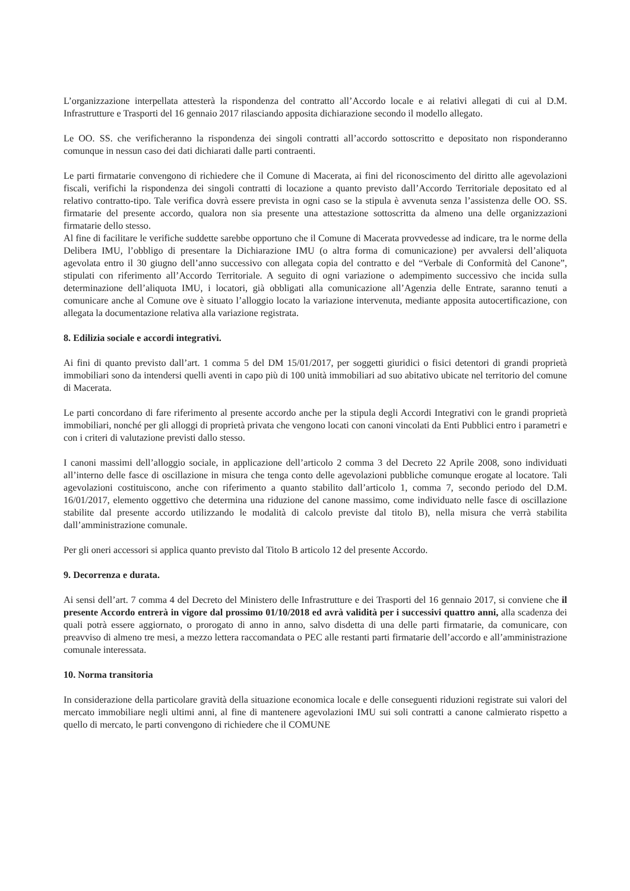L’organizzazione interpellata attesterà la rispondenza del contratto all’Accordo locale e ai relativi allegati di cui al D.M. Infrastrutture e Trasporti del 16 gennaio 2017 rilasciando apposita dichiarazione secondo il modello allegato.
Le OO. SS. che verificheranno la rispondenza dei singoli contratti all’accordo sottoscritto e depositato non risponderanno comunque in nessun caso dei dati dichiarati dalle parti contraenti.
Le parti firmatarie convengono di richiedere che il Comune di Macerata, ai fini del riconoscimento del diritto alle agevolazioni fiscali, verifichi la rispondenza dei singoli contratti di locazione a quanto previsto dall’Accordo Territoriale depositato ed al relativo contratto-tipo. Tale verifica dovrà essere prevista in ogni caso se la stipula è avvenuta senza l’assistenza delle OO. SS. firmatarie del presente accordo, qualora non sia presente una attestazione sottoscritta da almeno una delle organizzazioni firmatarie dello stesso.
Al fine di facilitare le verifiche suddette sarebbe opportuno che il Comune di Macerata provvedesse ad indicare, tra le norme della Delibera IMU, l’obbligo di presentare la Dichiarazione IMU (o altra forma di comunicazione) per avvalersi dell’aliquota agevolata entro il 30 giugno dell’anno successivo con allegata copia del contratto e del “Verbale di Conformità del Canone”, stipulati con riferimento all’Accordo Territoriale. A seguito di ogni variazione o adempimento successivo che incida sulla determinazione dell’aliquota IMU, i locatori, già obbligati alla comunicazione all’Agenzia delle Entrate, saranno tenuti a comunicare anche al Comune ove è situato l’alloggio locato la variazione intervenuta, mediante apposita autocertificazione, con allegata la documentazione relativa alla variazione registrata.
8. Edilizia sociale e accordi integrativi.
Ai fini di quanto previsto dall’art. 1 comma 5 del DM 15/01/2017, per soggetti giuridici o fisici detentori di grandi proprietà immobiliari sono da intendersi quelli aventi in capo più di 100 unità immobiliari ad suo abitativo ubicate nel territorio del comune di Macerata.
Le parti concordano di fare riferimento al presente accordo anche per la stipula degli Accordi Integrativi con le grandi proprietà immobiliari, nonché per gli alloggi di proprietà privata che vengono locati con canoni vincolati da Enti Pubblici entro i parametri e con i criteri di valutazione previsti dallo stesso.
I canoni massimi dell’alloggio sociale, in applicazione dell’articolo 2 comma 3 del Decreto 22 Aprile 2008, sono individuati all’interno delle fasce di oscillazione in misura che tenga conto delle agevolazioni pubbliche comunque erogate al locatore. Tali agevolazioni costituiscono, anche con riferimento a quanto stabilito dall’articolo 1, comma 7, secondo periodo del D.M. 16/01/2017, elemento oggettivo che determina una riduzione del canone massimo, come individuato nelle fasce di oscillazione stabilite dal presente accordo utilizzando le modalità di calcolo previste dal titolo B), nella misura che verrà stabilita dall’amministrazione comunale.
Per gli oneri accessori si applica quanto previsto dal Titolo B articolo 12 del presente Accordo.
9. Decorrenza e durata.
Ai sensi dell’art. 7 comma 4 del Decreto del Ministero delle Infrastrutture e dei Trasporti del 16 gennaio 2017, si conviene che il presente Accordo entrerà in vigore dal prossimo 01/10/2018 ed avrà validità per i successivi quattro anni, alla scadenza dei quali potrà essere aggiornato, o prorogato di anno in anno, salvo disdetta di una delle parti firmatarie, da comunicare, con preavviso di almeno tre mesi, a mezzo lettera raccomandata o PEC alle restanti parti firmatarie dell’accordo e all’amministrazione comunale interessata.
10. Norma transitoria
In considerazione della particolare gravità della situazione economica locale e delle conseguenti riduzioni registrate sui valori del mercato immobiliare negli ultimi anni, al fine di mantenere agevolazioni IMU sui soli contratti a canone calmierato rispetto a quello di mercato, le parti convengono di richiedere che il COMUNE